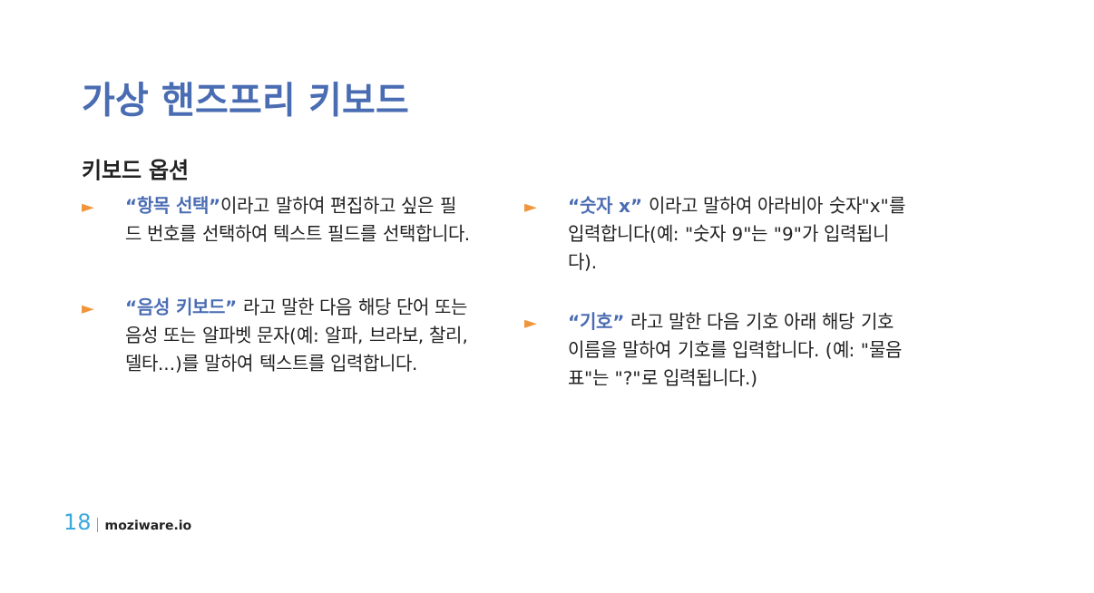가상 핸즈프리 키보드
키보드 옵션
► “항목 선택”이라고 말하여 편집하고 싶은 필드 번호를 선택하여 텍스트 필드를 선택합니다.
► “음성 키보드” 라고 말한 다음 해당 단어 또는 음성 또는 알파벳 문자(예: 알파, 브라보, 찰리, 델타...)를 말하여 텍스트를 입력합니다.
► “숫자 x” 이라고 말하여 아라비아 숫자"x"를 입력합니다(예: "숫자 9"는 "9"가 입력됩니다).
► “기호” 라고 말한 다음 기호 아래 해당 기호 이름을 말하여 기호를 입력합니다. (예: "물음표"는 "?"로 입력됩니다.)
18 moziware.io